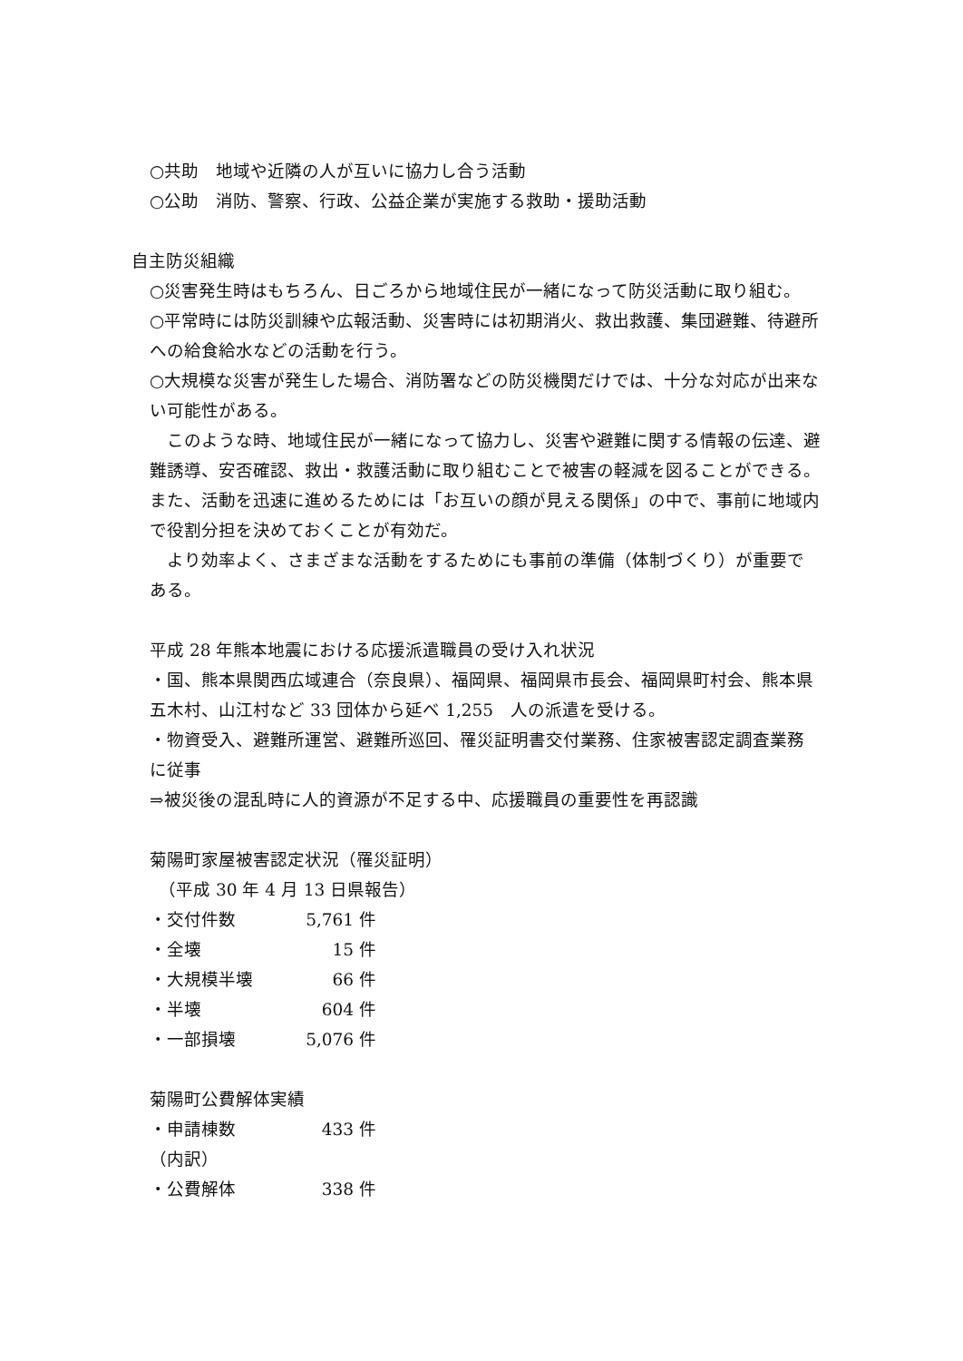○共助　地域や近隣の人が互いに協力し合う活動
○公助　消防、警察、行政、公益企業が実施する救助・援助活動
自主防災組織
○災害発生時はもちろん、日ごろから地域住民が一緒になって防災活動に取り組む。
○平常時には防災訓練や広報活動、災害時には初期消火、救出救護、集団避難、待避所への給食給水などの活動を行う。
○大規模な災害が発生した場合、消防署などの防災機関だけでは、十分な対応が出来ない可能性がある。
　このような時、地域住民が一緒になって協力し、災害や避難に関する情報の伝達、避難誘導、安否確認、救出・救護活動に取り組むことで被害の軽減を図ることができる。また、活動を迅速に進めるためには「お互いの顔が見える関係」の中で、事前に地域内で役割分担を決めておくことが有効だ。
　より効率よく、さまざまな活動をするためにも事前の準備（体制づくり）が重要である。
平成 28 年熊本地震における応援派遣職員の受け入れ状況
・国、熊本県関西広域連合（奈良県）、福岡県、福岡県市長会、福岡県町村会、熊本県五木村、山江村など 33 団体から延べ 1,255　人の派遣を受ける。
・物資受入、避難所運営、避難所巡回、罹災証明書交付業務、住家被害認定調査業務に従事
⇒被災後の混乱時に人的資源が不足する中、応援職員の重要性を再認識
菊陽町家屋被害認定状況（罹災証明）
　（平成 30 年 4 月 13 日県報告）
・交付件数 5,761 件
・全壊 15 件
・大規模半壊 66 件
・半壊 604 件
・一部損壊 5,076 件
菊陽町公費解体実績
・申請棟数 433 件
（内訳）
・公費解体 338 件